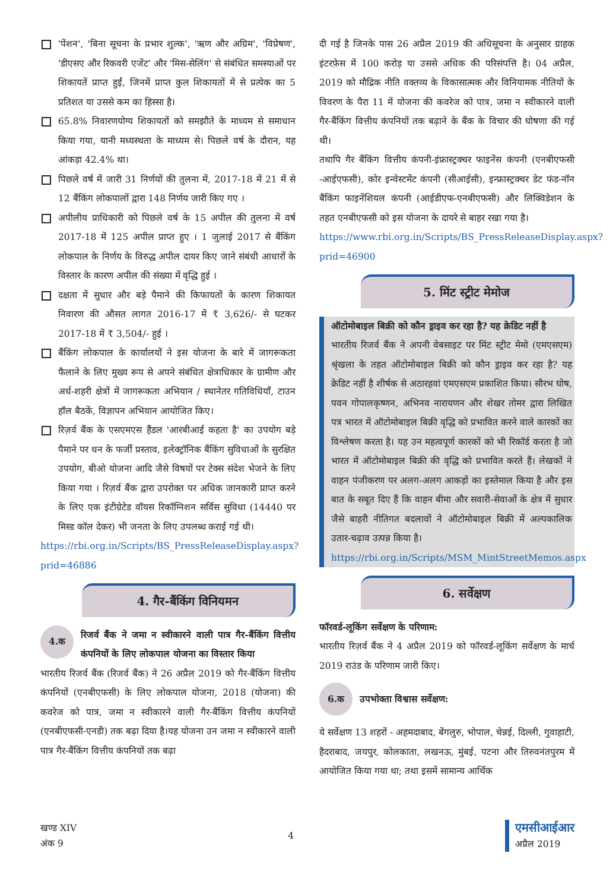'पेंशन', 'बिना सूचना के प्रभार शुल्क', 'ऋण और अग्रिम', 'विप्रेषण', 'डीएसए और रिकवरी एजेंट' और 'मिस-सेलिंग' से संबंधित समस्याओं पर शिकायतें प्राप्त हुईं, जिनमें प्राप्त कुल शिकायतों में से प्रत्येक का 5 प्रतिशत या उससे कम का हिस्सा है।
65.8% निवारणयोग्य शिकायतों को समझौते के माध्यम से समाधान किया गया, यानी मध्यस्थता के माध्यम से। पिछले वर्ष के दौरान, यह आंकड़ा 42.4% था।
पिछले वर्ष में जारी 31 निर्णयों की तुलना में, 2017-18 में 21 में से 12 बैंकिंग लोकपालों द्वारा 148 निर्णय जारी किए गए ।
अपीलीय प्राधिकारी को पिछले वर्ष के 15 अपील की तुलना में वर्ष 2017-18 में 125 अपील प्राप्त हुए । 1 जुलाई 2017 से बैंकिंग लोकपाल के निर्णय के विरुद्ध अपील दायर किए जाने संबंधी आधारों के विस्तार के कारण अपील की संख्या में वृद्धि हुई ।
दक्षता में सुधार और बड़े पैमाने की किफायतों के कारण शिकायत निवारण की औसत लागत 2016-17 में ₹ 3,626/- से घटकर 2017-18 में ₹ 3,504/- हुई ।
बैंकिंग लोकपाल के कार्यालयों ने इस योजना के बारे में जागरूकता फैलाने के लिए मुख्य रूप से अपने संबंधित क्षेत्राधिकार के ग्रामीण और अर्ध-शहरी क्षेत्रों में जागरूकता अभियान / स्थानेतर गतिविधियाँ, टाउन हॉल बैठकें, विज्ञापन अभियान आयोजित किए।
रिज़र्व बैंक के एसएमएस हैंडल 'आरबीआई कहता है' का उपयोग बड़े पैमाने पर धन के फर्जी प्रस्ताव, इलेक्ट्रॉनिक बैंकिंग सुविधाओं के सुरक्षित उपयोग, बीओ योजना आदि जैसे विषयों पर टेक्स संदेश भेजने के लिए किया गया । रिज़र्व बैंक द्वारा उपरोक्त पर अधिक जानकारी प्राप्त करने के लिए एक इंटीग्रेटेड वॉयस रिकॉग्निशन सर्विस सुविधा (14440 पर मिस्ड कॉल देकर) भी जनता के लिए उपलब्ध कराई गई थी।
https://rbi.org.in/Scripts/BS_PressReleaseDisplay.aspx?prid=46886
4. गैर-बैंकिंग विनियमन
4.क
रिजर्व बैंक ने जमा न स्वीकारने वाली पात्र गैर-बैंकिंग वित्तीय कंपनियों के लिए लोकपाल योजना का विस्तार किया
भारतीय रिजर्व बैंक (रिजर्व बैंक) ने 26 अप्रैल 2019 को गैर-बैंकिंग वित्तीय कंपनियों (एनबीएफसी) के लिए लोकपाल योजना, 2018 (योजना) की कवरेज को पात्र, जमा न स्वीकारने वाली गैर-बैंकिंग वित्तीय कंपनियों (एनबीएफसी-एनडी) तक बढ़ा दिया है।यह योजना उन जमा न स्वीकारने वाली पात्र गैर-बैंकिंग वित्तीय कंपनियों तक बढ़ा
दी गई है जिनके पास 26 अप्रैल 2019 की अधिसूचना के अनुसार ग्राहक इंटरफ़ेस में 100 करोड़ या उससे अधिक की परिसंपत्ति है। 04 अप्रैल, 2019 को मौद्रिक नीति वक्तव्य के विकासात्मक और विनियामक नीतियों के विवरण के पैरा 11 में योजना की कवरेज को पात्र, जमा न स्वीकारने वाली गैर-बैंकिंग वित्तीय कंपनियों तक बढ़ाने के बैंक के विचार की घोषणा की गई थी।
तथापि गैर बैंकिंग वित्तीय कंपनी-इंफ्रास्ट्रक्चर फाइनेंस कंपनी (एनबीएफसी -आईएफसी), कोर इन्वेस्टमेंट कंपनी (सीआईसी), इन्फ्रास्ट्रक्चर डेट फंड-नॉन बैंकिंग फाइनेंशियल कंपनी (आईडीएफ-एनबीएफसी) और लिक्विडेशन के तहत एनबीएफसी को इस योजना के दायरे से बाहर रखा गया है।
https://www.rbi.org.in/Scripts/BS_PressReleaseDisplay.aspx?prid=46900
5. मिंट स्ट्रीट मेमोज
ऑटोमोबाइल बिक्री को कौन ड्राइव कर रहा है? यह क्रेडिट नहीं है
भारतीय रिजर्व बैंक ने अपनी वेबसाइट पर मिंट स्ट्रीट मेमो (एमएसएम) श्रृंखला के तहत ऑटोमोबाइल बिक्री को कौन ड्राइव कर रहा है? यह क्रेडिट नहीं है शीर्षक से अठारहवां एमएसएम प्रकाशित किया। सौरभ घोष, पवन गोपालकृष्णन, अभिनव नारायणन और शेखर तोमर द्वारा लिखित पत्र भारत में ऑटोमोबाइल बिक्री वृद्धि को प्रभावित करने वाले कारकों का विश्लेषण करता है। यह उन महत्वपूर्ण कारकों को भी रिकॉर्ड करता है जो भारत में ऑटोमोबाइल बिक्री की वृद्धि को प्रभावित करते हैं। लेखकों ने वाहन पंजीकरण पर अलग-अलग आकड़ों का इस्तेमाल किया है और इस बात के सबूत दिए हैं कि वाहन बीमा और सवारी-सेवाओं के क्षेत्र में सुधार जैसे बाहरी नीतिगत बदलावों ने ऑटोमोबाइल बिक्री में अल्पकालिक उतार-चढ़ाव उत्पन्न किया है।
https://rbi.org.in/Scripts/MSM_MintStreetMemos.aspx
6. सर्वेक्षण
फॉरवर्ड-लूकिंग सर्वेक्षण के परिणाम:
भारतीय रिज़र्व बैंक ने 4 अप्रैल 2019 को फॉरवर्ड-लूकिंग सर्वेक्षण के मार्च 2019 राउंड के परिणाम जारी किए।
6.क
उपभोक्ता विश्वास सर्वेक्षण:
ये सर्वेक्षण 13 शहरों - अहमदाबाद, बेंगलुरु, भोपाल, चेन्नई, दिल्ली, गुवाहाटी, हैदराबाद, जयपुर, कोलकाता, लखनऊ, मुंबई, पटना और तिरुवनंतपुरम में आयोजित किया गया था; तथा इसमें सामान्य आर्थिक
खण्ड XIV
अंक 9
4
एमसीआईआर
अप्रैल 2019